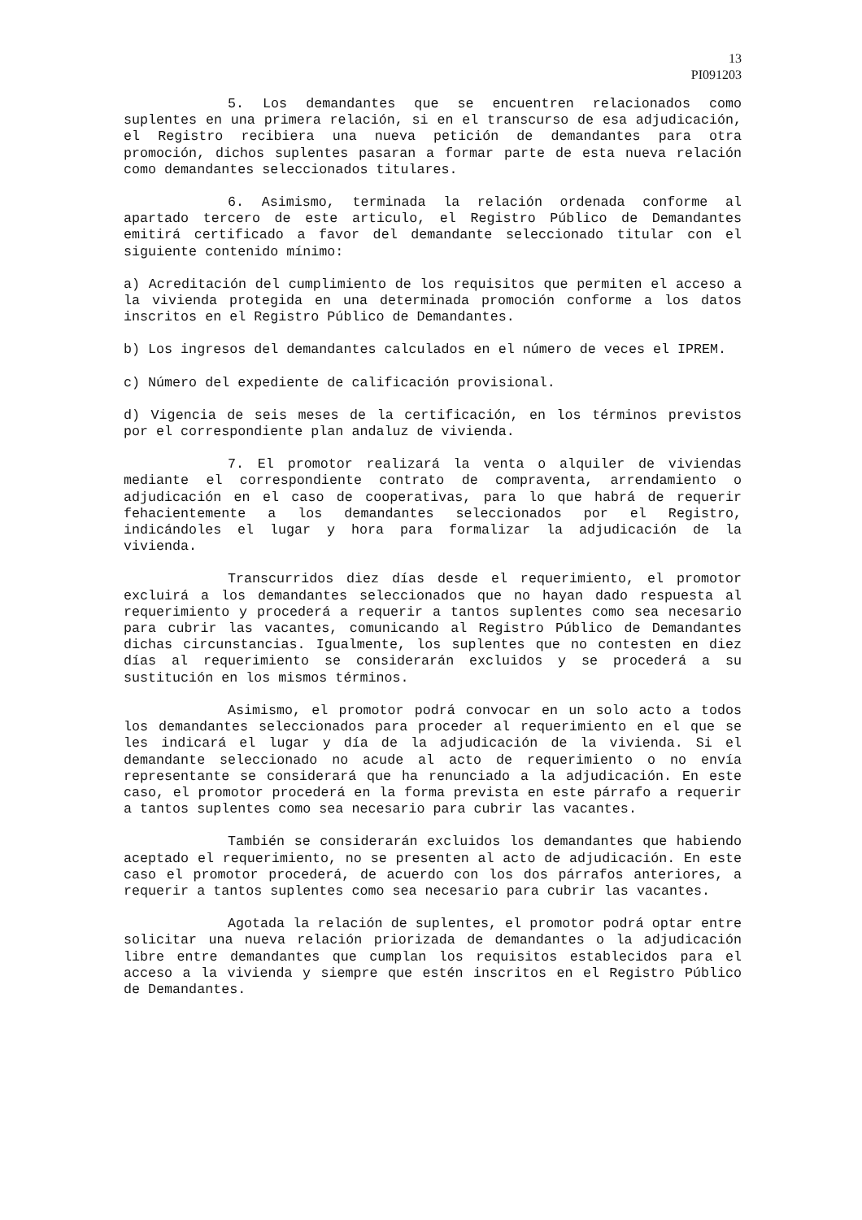13
PI091203
5. Los demandantes que se encuentren relacionados como suplentes en una primera relación, si en el transcurso de esa adjudicación, el Registro recibiera una nueva petición de demandantes para otra promoción, dichos suplentes pasaran a formar parte de esta nueva relación como demandantes seleccionados titulares.
6. Asimismo, terminada la relación ordenada conforme al apartado tercero de este articulo, el Registro Público de Demandantes emitirá certificado a favor del demandante seleccionado titular con el siguiente contenido mínimo:
a) Acreditación del cumplimiento de los requisitos que permiten el acceso a la vivienda protegida en una determinada promoción conforme a los datos inscritos en el Registro Público de Demandantes.
b) Los ingresos del demandantes calculados en el número de veces el IPREM.
c) Número del expediente de calificación provisional.
d) Vigencia de seis meses de la certificación, en los términos previstos por el correspondiente plan andaluz de vivienda.
7. El promotor realizará la venta o alquiler de viviendas mediante el correspondiente contrato de compraventa, arrendamiento o adjudicación en el caso de cooperativas, para lo que habrá de requerir fehacientemente a los demandantes seleccionados por el Registro, indicándoles el lugar y hora para formalizar la adjudicación de la vivienda.
Transcurridos diez días desde el requerimiento, el promotor excluirá a los demandantes seleccionados que no hayan dado respuesta al requerimiento y procederá a requerir a tantos suplentes como sea necesario para cubrir las vacantes, comunicando al Registro Público de Demandantes dichas circunstancias. Igualmente, los suplentes que no contesten en diez días al requerimiento se considerarán excluidos y se procederá a su sustitución en los mismos términos.
Asimismo, el promotor podrá convocar en un solo acto a todos los demandantes seleccionados para proceder al requerimiento en el que se les indicará el lugar y día de la adjudicación de la vivienda. Si el demandante seleccionado no acude al acto de requerimiento o no envía representante se considerará que ha renunciado a la adjudicación. En este caso, el promotor procederá en la forma prevista en este párrafo a requerir a tantos suplentes como sea necesario para cubrir las vacantes.
También se considerarán excluidos los demandantes que habiendo aceptado el requerimiento, no se presenten al acto de adjudicación. En este caso el promotor procederá, de acuerdo con los dos párrafos anteriores, a requerir a tantos suplentes como sea necesario para cubrir las vacantes.
Agotada la relación de suplentes, el promotor podrá optar entre solicitar una nueva relación priorizada de demandantes o la adjudicación libre entre demandantes que cumplan los requisitos establecidos para el acceso a la vivienda y siempre que estén inscritos en el Registro Público de Demandantes.